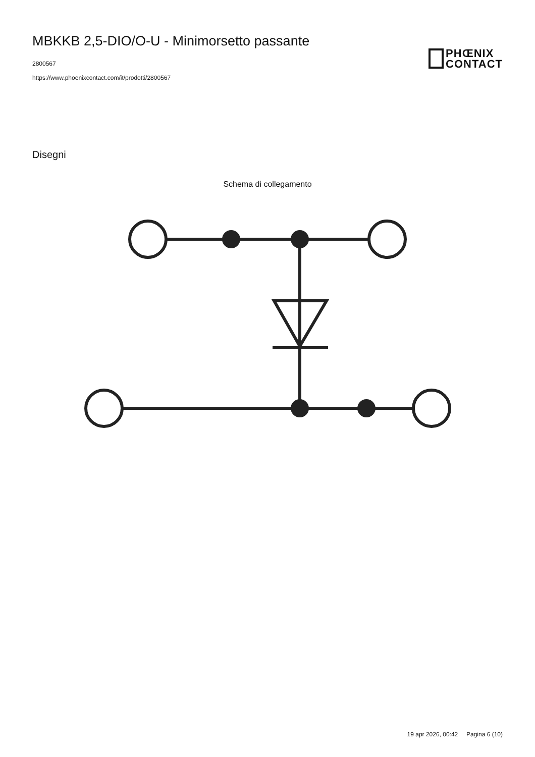MBKKB 2,5-DIO/O-U - Minimorsetto passante
2800567
https://www.phoenixcontact.com/it/prodotti/2800567
PHŒNIX
CONTACT
Disegni
Schema di collegamento
19 apr 2026, 00:42 Pagina 6 (10)